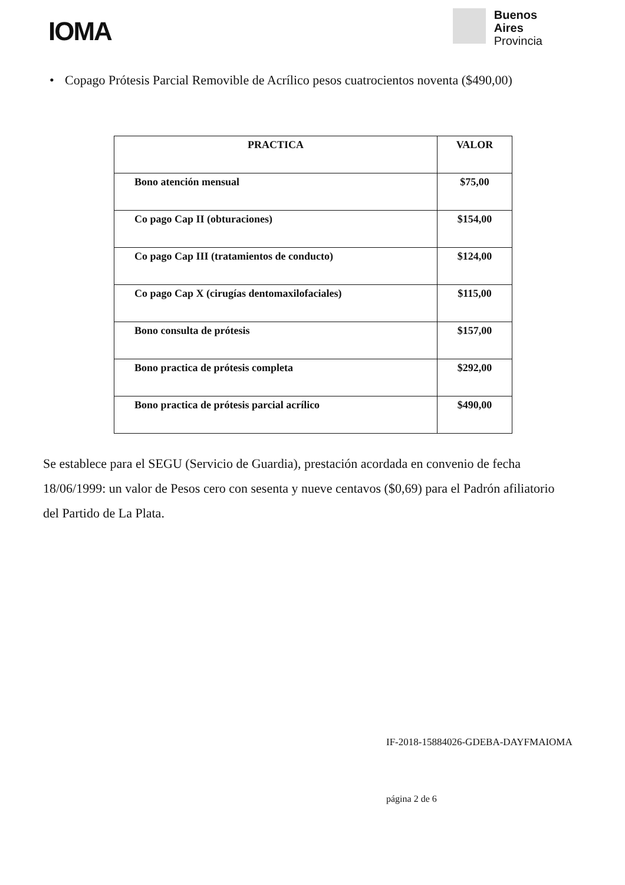IOMA
Buenos
Aires
Provincia
• Copago Prótesis Parcial Removible de Acrílico pesos cuatrocientos noventa ($490,00)
| PRACTICA | VALOR |
| --- | --- |
| Bono atención mensual | $75,00 |
| Co pago Cap II (obturaciones) | $154,00 |
| Co pago Cap III (tratamientos de conducto) | $124,00 |
| Co pago Cap X (cirugías dentomaxilofaciales) | $115,00 |
| Bono consulta de prótesis | $157,00 |
| Bono practica de prótesis completa | $292,00 |
| Bono practica de prótesis parcial acrílico | $490,00 |
Se establece para el SEGU (Servicio de Guardia), prestación acordada en convenio de fecha 18/06/1999: un valor de Pesos cero con sesenta y nueve centavos ($0,69) para el Padrón afiliatorio del Partido de La Plata.
IF-2018-15884026-GDEBA-DAYFMAIOMA
página 2 de 6